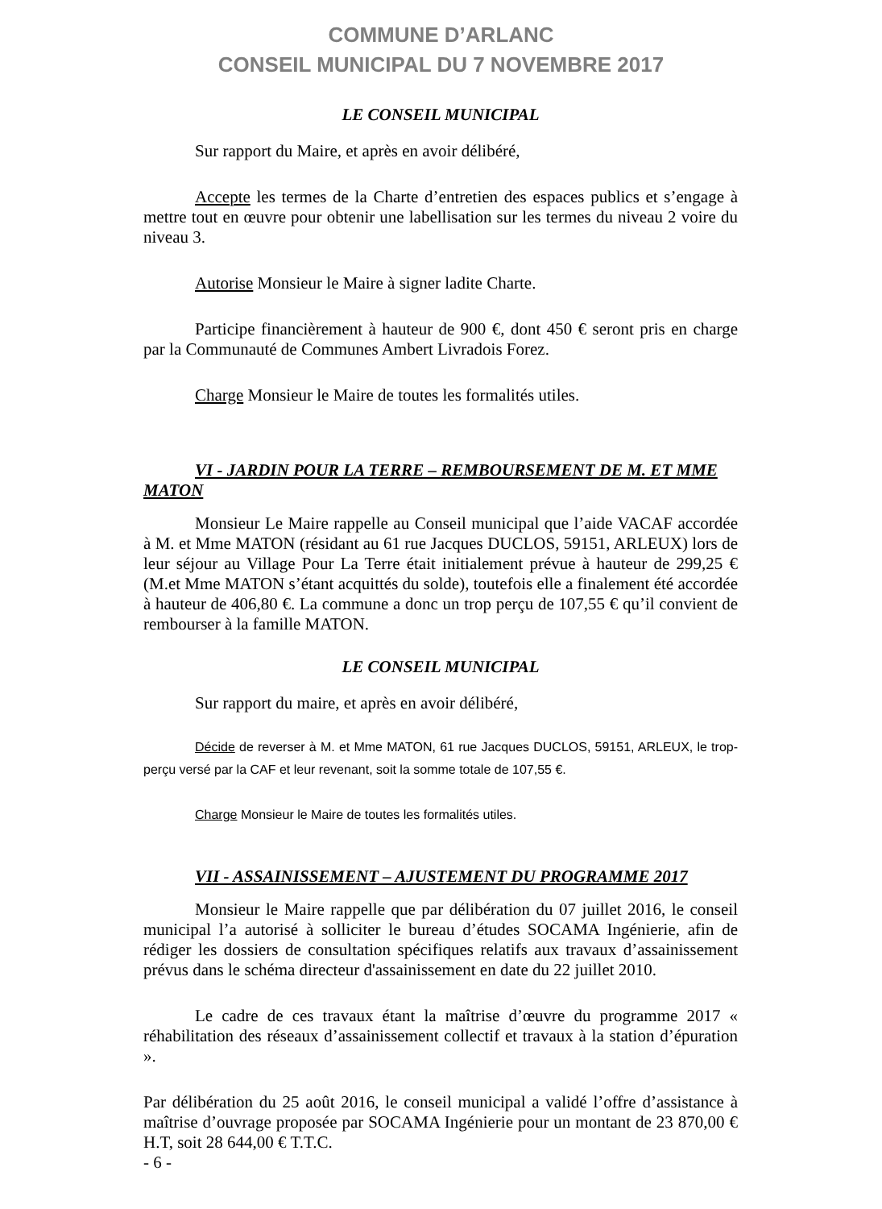COMMUNE D’ARLANC
CONSEIL MUNICIPAL DU 7 NOVEMBRE 2017
LE CONSEIL MUNICIPAL
Sur rapport du Maire, et après en avoir délibéré,
Accepte les termes de la Charte d’entretien des espaces publics et s’engage à mettre tout en œuvre pour obtenir une labellisation sur les termes du niveau 2 voire du niveau 3.
Autorise Monsieur le Maire à signer ladite Charte.
Participe financièrement à hauteur de 900 €, dont 450 € seront pris en charge par la Communauté de Communes Ambert Livradois Forez.
Charge Monsieur le Maire de toutes les formalités utiles.
VI - JARDIN POUR LA TERRE – REMBOURSEMENT DE M. ET MME MATON
Monsieur Le Maire rappelle au Conseil municipal que l’aide VACAF accordée à M. et Mme MATON (résidant au 61 rue Jacques DUCLOS, 59151, ARLEUX) lors de leur séjour au Village Pour La Terre était initialement prévue à hauteur de 299,25 € (M.et Mme MATON s’étant acquittés du solde), toutefois elle a finalement été accordée à hauteur de 406,80 €. La commune a donc un trop perçu de 107,55 € qu’il convient de rembourser à la famille MATON.
LE CONSEIL MUNICIPAL
Sur rapport du maire, et après en avoir délibéré,
Décide de reverser à M. et Mme MATON, 61 rue Jacques DUCLOS, 59151, ARLEUX, le trop-perçu versé par la CAF et leur revenant, soit la somme totale de 107,55 €.
Charge Monsieur le Maire de toutes les formalités utiles.
VII - ASSAINISSEMENT – AJUSTEMENT DU PROGRAMME 2017
Monsieur le Maire rappelle que par délibération du 07 juillet 2016, le conseil municipal l’a autorisé à solliciter le bureau d’études SOCAMA Ingénierie, afin de rédiger les dossiers de consultation spécifiques relatifs aux travaux d’assainissement prévus dans le schéma directeur d'assainissement en date du 22 juillet 2010.
Le cadre de ces travaux étant la maîtrise d’œuvre du programme 2017 « réhabilitation des réseaux d’assainissement collectif et travaux à la station d’épuration ».
Par délibération du 25 août 2016, le conseil municipal a validé l’offre d’assistance à maîtrise d’ouvrage proposée par SOCAMA Ingénierie pour un montant de 23 870,00 € H.T, soit 28 644,00 € T.T.C.
- 6 -